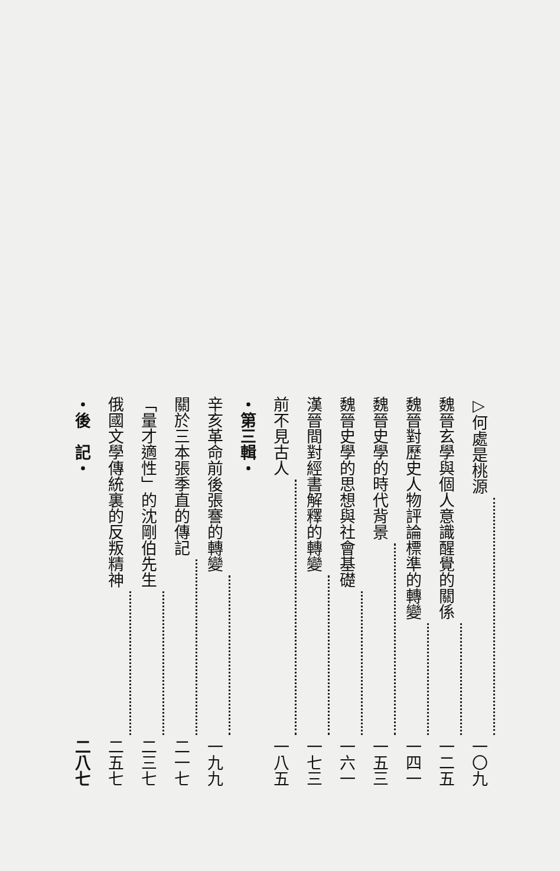▷何處是桃源 一〇九
魏晉玄學與個人意識醒覺的關係 一二五
魏晉對歷史人物評論標準的轉變 一四一
魏晉史學的時代背景 一五三
魏晉史學的思想與社會基礎 一六一
漢晉間對經書解釋的轉變 一七三
前不見古人 一八五
・第三輯・
辛亥革命前後張謇的轉變 一九九
關於三本張季直的傳記 二一七
「量才適性」的沈剛伯先生 二三七
俄國文學傳統裏的反叛精神 二五七
・後　記・ 二八七